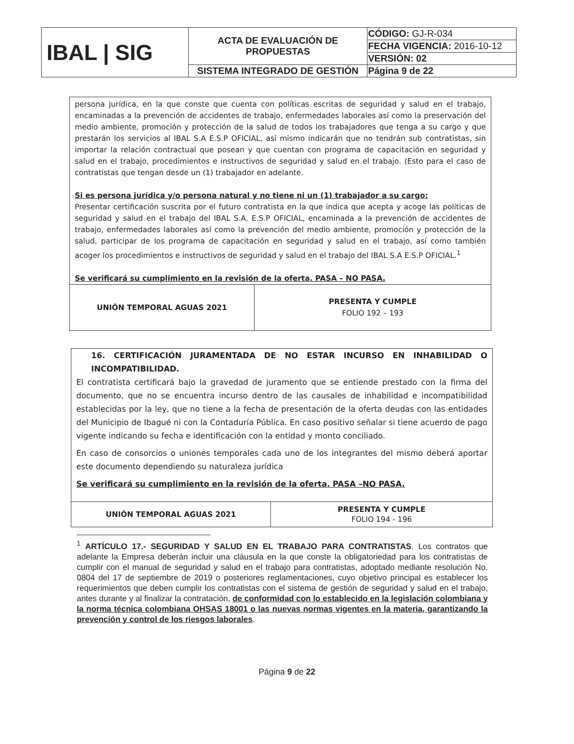| IBAL / SIG | ACTA DE EVALUACIÓN DE PROPUESTAS | CÓDIGO: GJ-R-034 |
| | | FECHA VIGENCIA: 2016-10-12 |
| | | VERSIÓN: 02 |
| | SISTEMA INTEGRADO DE GESTIÓN | Página 9 de 22 |
persona jurídica, en la que conste que cuenta con políticas escritas de seguridad y salud en el trabajo, encaminadas a la prevención de accidentes de trabajo, enfermedades laborales así como la preservación del medio ambiente, promoción y protección de la salud de todos los trabajadores que tenga a su cargo y que prestarán los servicios al IBAL S.A E.S.P OFICIAL, así mismo indicarán que no tendrán sub contratistas, sin importar la relación contractual que posean y que cuentan con programa de capacitación en seguridad y salud en el trabajo, procedimientos e instructivos de seguridad y salud en el trabajo. (Esto para el caso de contratistas que tengan desde un (1) trabajador en adelante.
Si es persona jurídica y/o persona natural y no tiene ni un (1) trabajador a su cargo:
Presentar certificación suscrita por el futuro contratista en la que indica que acepta y acoge las políticas de seguridad y salud en el trabajo del IBAL S.A. E.S.P OFICIAL, encaminada a la prevención de accidentes de trabajo, enfermedades laborales así como la prevención del medio ambiente, promoción y protección de la salud, participar de los programa de capacitación en seguridad y salud en el trabajo, así como también acoger los procedimientos e instructivos de seguridad y salud en el trabajo del IBAL S.A E.S.P OFICIAL.<sup>1</sup>
Se verificará su cumplimiento en la revisión de la oferta. PASA – NO PASA.
| UNIÓN TEMPORAL AGUAS 2021 | PRESENTA Y CUMPLE FOLIO 192 – 193 |
16. CERTIFICACIÓN JURAMENTADA DE NO ESTAR INCURSO EN INHABILIDAD O INCOMPATIBILIDAD.
El contratista certificará bajo la gravedad de juramento que se entiende prestado con la firma del documento, que no se encuentra incurso dentro de las causales de inhabilidad e incompatibilidad establecidas por la ley, que no tiene a la fecha de presentación de la oferta deudas con las entidades del Municipio de Ibagué ni con la Contaduría Pública. En caso positivo señalar si tiene acuerdo de pago vigente indicando su fecha e identificación con la entidad y monto conciliado.
En caso de consorcios o uniones temporales cada uno de los integrantes del mismo deberá aportar este documento dependiendo su naturaleza jurídica
Se verificará su cumplimiento en la revisión de la oferta. PASA –NO PASA.
| UNIÓN TEMPORAL AGUAS 2021 | PRESENTA Y CUMPLE FOLIO 194 - 196 |
<sup>1</sup> ARTÍCULO 17.- SEGURIDAD Y SALUD EN EL TRABAJO PARA CONTRATISTAS. Los contratos que adelante la Empresa deberán incluir una cláusula en la que conste la obligatoriedad para los contratistas de cumplir con el manual de seguridad y salud en el trabajo para contratistas, adoptado mediante resolución No. 0804 del 17 de septiembre de 2019 o posteriores reglamentaciones, cuyo objetivo principal es establecer los requerimientos que deben cumplir los contratistas con el sistema de gestión de seguridad y salud en el trabajo, antes durante y al finalizar la contratación, de conformidad con lo establecido en la legislación colombiana y la norma técnica colombiana OHSAS 18001 o las nuevas normas vigentes en la materia, garantizando la prevención y control de los riesgos laborales.
Página 9 de 22